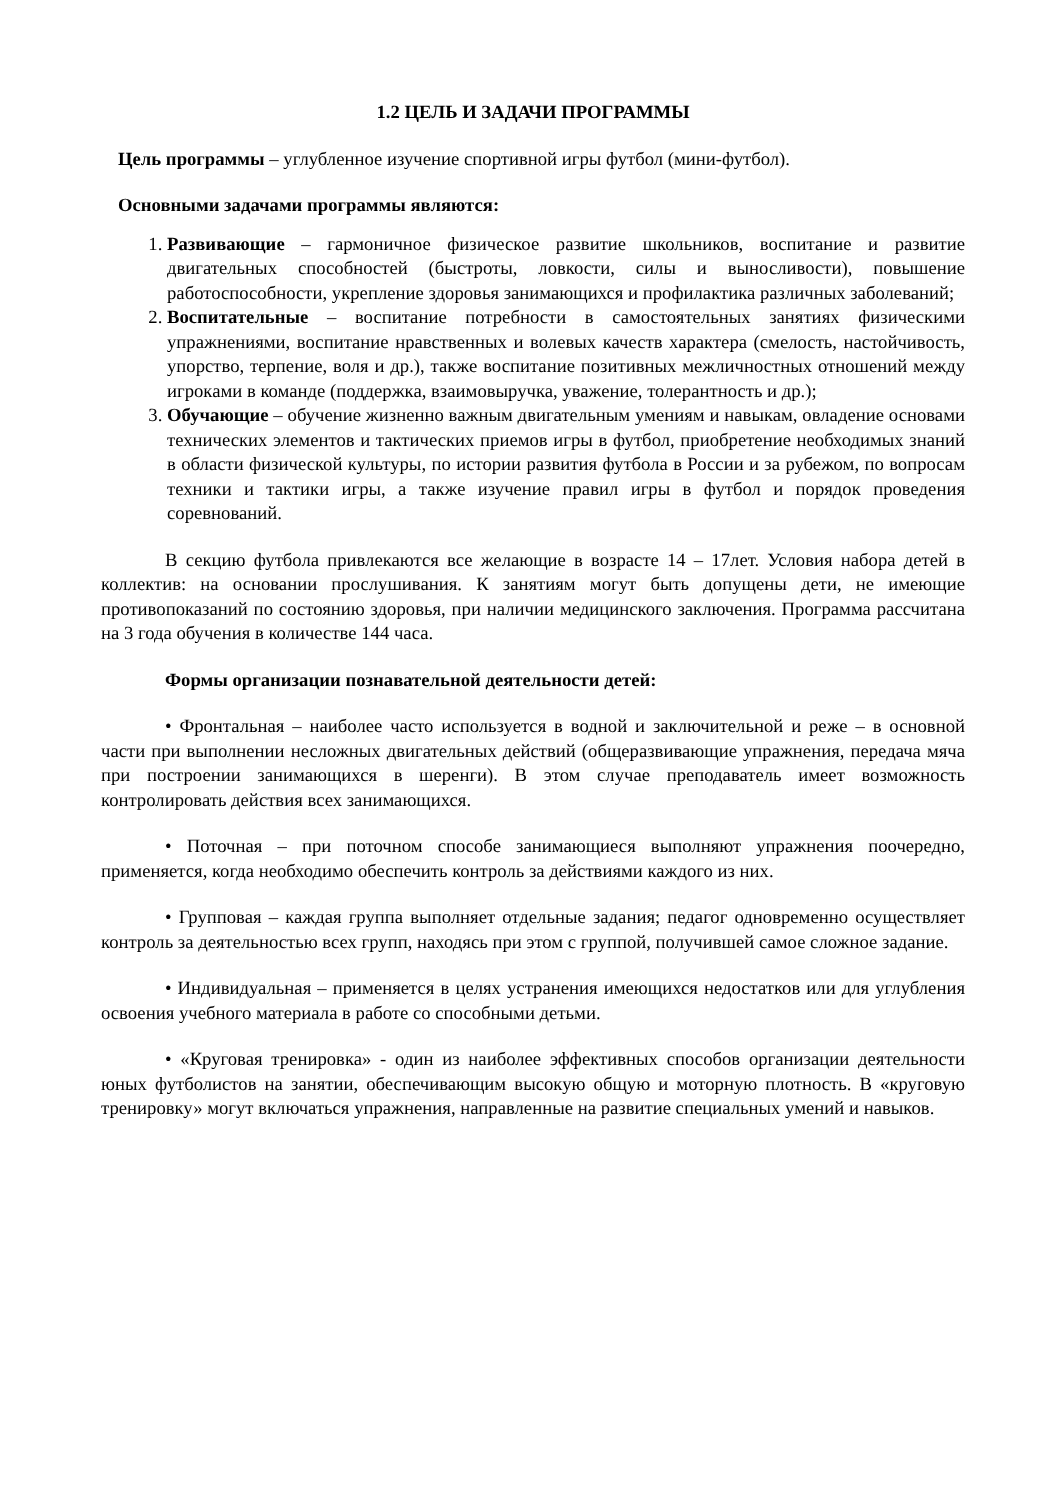1.2 ЦЕЛЬ И ЗАДАЧИ ПРОГРАММЫ
Цель программы – углубленное изучение спортивной игры футбол (мини-футбол).
Основными задачами программы являются:
1. Развивающие – гармоничное физическое развитие школьников, воспитание и развитие двигательных способностей (быстроты, ловкости, силы и выносливости), повышение работоспособности, укрепление здоровья занимающихся и профилактика различных заболеваний;
2. Воспитательные – воспитание потребности в самостоятельных занятиях физическими упражнениями, воспитание нравственных и волевых качеств характера (смелость, настойчивость, упорство, терпение, воля и др.), также воспитание позитивных межличностных отношений между игроками в команде (поддержка, взаимовыручка, уважение, толерантность и др.);
3. Обучающие – обучение жизненно важным двигательным умениям и навыкам, овладение основами технических элементов и тактических приемов игры в футбол, приобретение необходимых знаний в области физической культуры, по истории развития футбола в России и за рубежом, по вопросам техники и тактики игры, а также изучение правил игры в футбол и порядок проведения соревнований.
В секцию футбола привлекаются все желающие в возрасте 14 – 17лет. Условия набора детей в коллектив: на основании прослушивания. К занятиям могут быть допущены дети, не имеющие противопоказаний по состоянию здоровья, при наличии медицинского заключения. Программа рассчитана на 3 года обучения в количестве 144 часа.
Формы организации познавательной деятельности детей:
• Фронтальная – наиболее часто используется в водной и заключительной и реже – в основной части при выполнении несложных двигательных действий (общеразвивающие упражнения, передача мяча при построении занимающихся в шеренги). В этом случае преподаватель имеет возможность контролировать действия всех занимающихся.
• Поточная – при поточном способе занимающиеся выполняют упражнения поочередно, применяется, когда необходимо обеспечить контроль за действиями каждого из них.
• Групповая – каждая группа выполняет отдельные задания; педагог одновременно осуществляет контроль за деятельностью всех групп, находясь при этом с группой, получившей самое сложное задание.
• Индивидуальная – применяется в целях устранения имеющихся недостатков или для углубления освоения учебного материала в работе со способными детьми.
• «Круговая тренировка» - один из наиболее эффективных способов организации деятельности юных футболистов на занятии, обеспечивающим высокую общую и моторную плотность. В «круговую тренировку» могут включаться упражнения, направленные на развитие специальных умений и навыков.